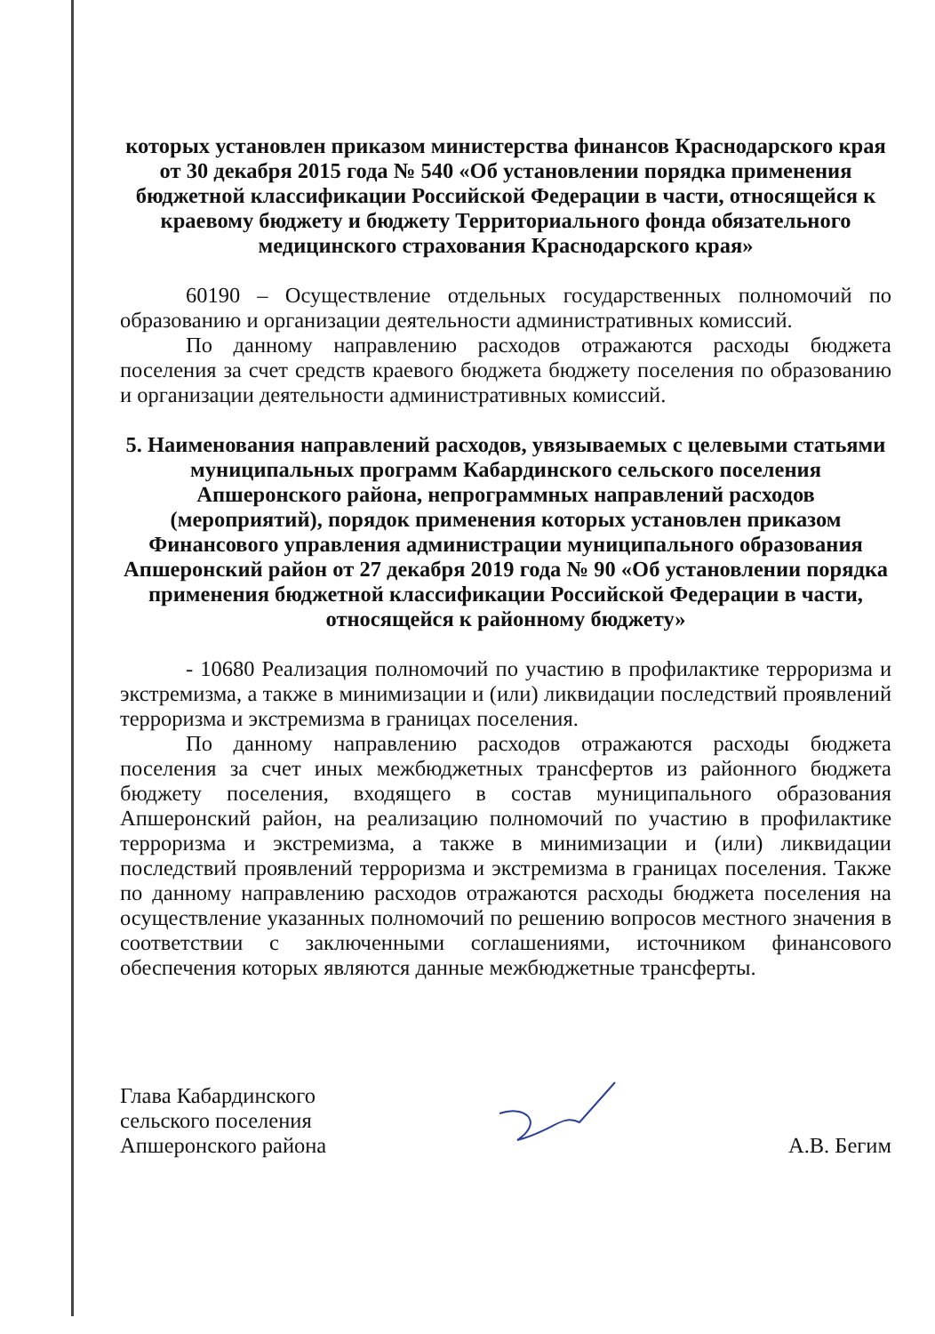которых установлен приказом министерства финансов Краснодарского края от 30 декабря 2015 года № 540 «Об установлении порядка применения бюджетной классификации Российской Федерации в части, относящейся к краевому бюджету и бюджету Территориального фонда обязательного медицинского страхования Краснодарского края»
60190 – Осуществление отдельных государственных полномочий по образованию и организации деятельности административных комиссий.
По данному направлению расходов отражаются расходы бюджета поселения за счет средств краевого бюджета бюджету поселения по образованию и организации деятельности административных комиссий.
5. Наименования направлений расходов, увязываемых с целевыми статьями муниципальных программ Кабардинского сельского поселения Апшеронского района, непрограммных направлений расходов (мероприятий), порядок применения которых установлен приказом Финансового управления администрации муниципального образования Апшеронский район от 27 декабря 2019 года № 90 «Об установлении порядка применения бюджетной классификации Российской Федерации в части, относящейся к районному бюджету»
- 10680 Реализация полномочий по участию в профилактике терроризма и экстремизма, а также в минимизации и (или) ликвидации последствий проявлений терроризма и экстремизма в границах поселения.
По данному направлению расходов отражаются расходы бюджета поселения за счет иных межбюджетных трансфертов из районного бюджета бюджету поселения, входящего в состав муниципального образования Апшеронский район, на реализацию полномочий по участию в профилактике терроризма и экстремизма, а также в минимизации и (или) ликвидации последствий проявлений терроризма и экстремизма в границах поселения. Также по данному направлению расходов отражаются расходы бюджета поселения на осуществление указанных полномочий по решению вопросов местного значения в соответствии с заключенными соглашениями, источником финансового обеспечения которых являются данные межбюджетные трансферты.
Глава Кабардинского
сельского поселения
Апшеронского района
А.В. Бегим